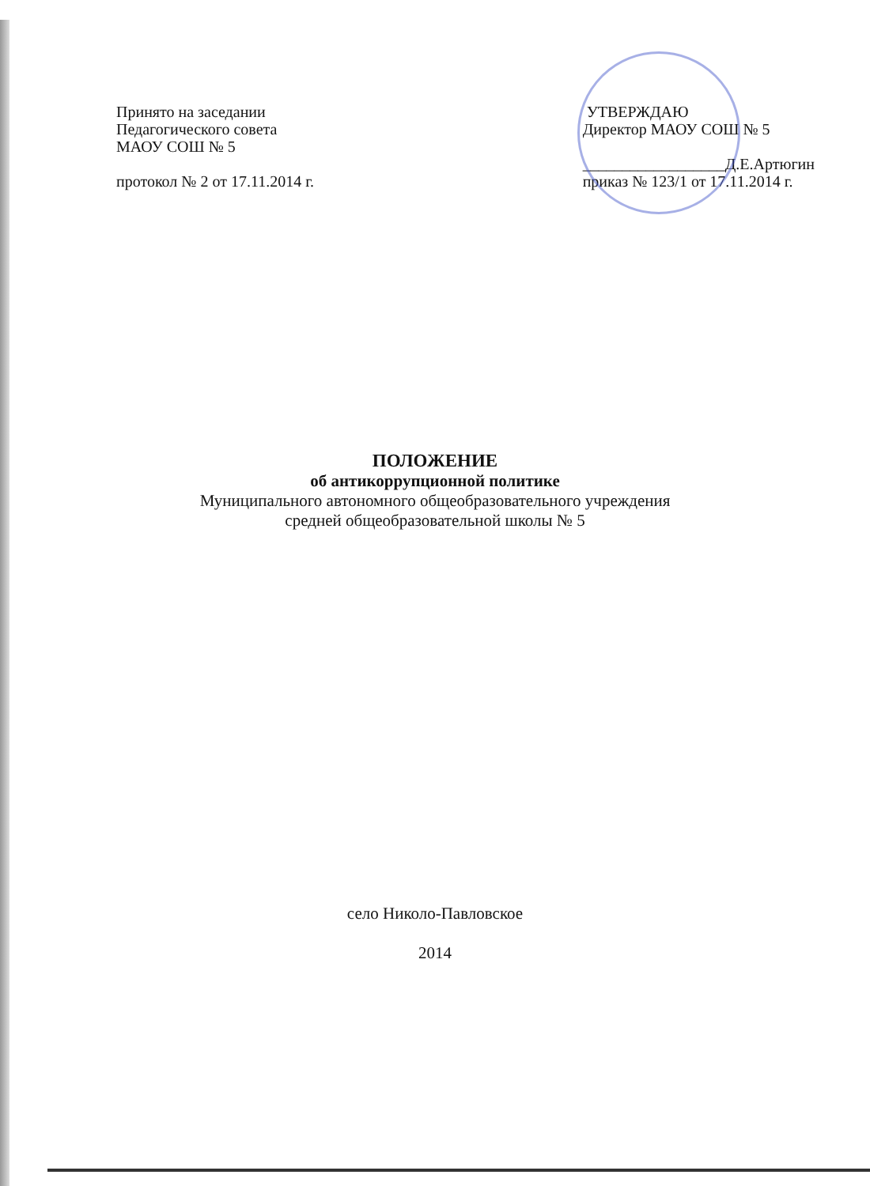Принято на заседании
Педагогического совета
МАОУ СОШ № 5
протокол № 2 от 17.11.2014 г.
УТВЕРЖДАЮ
Директор МАОУ СОШ № 5
__________________Д.Е.Артюгин
приказ № 123/1 от 17.11.2014 г.
ПОЛОЖЕНИЕ
об антикоррупционной политике
Муниципального автономного общеобразовательного учреждения
средней общеобразовательной школы № 5
село Николо-Павловское
2014